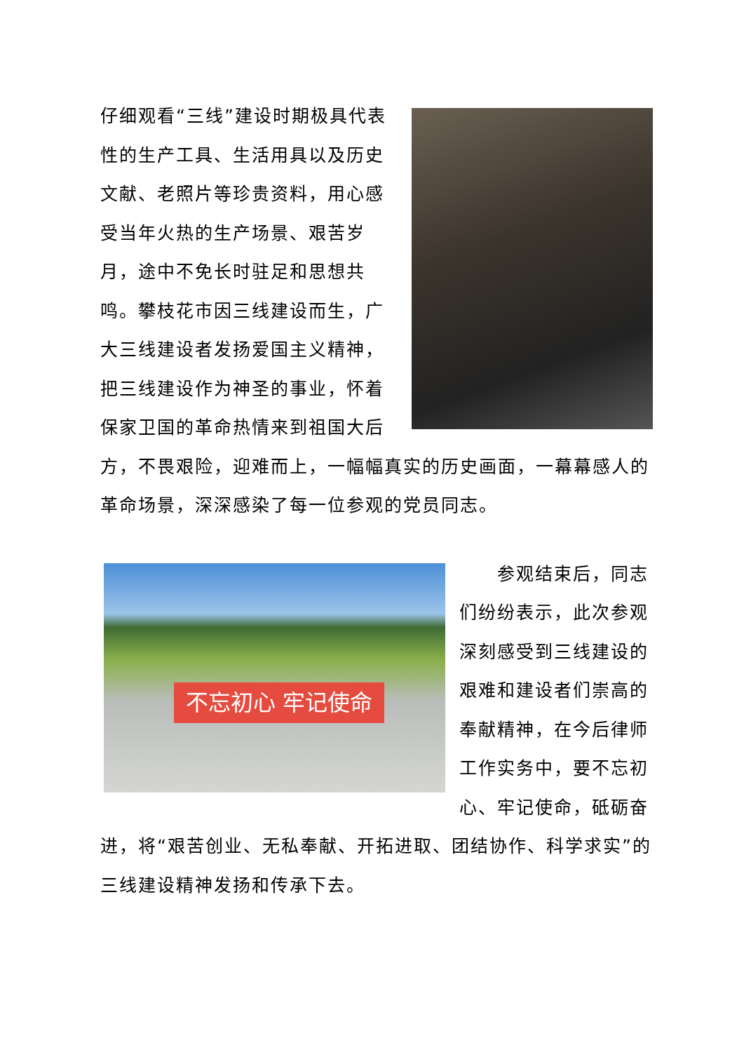仔细观看“三线”建设时期极具代表性的生产工具、生活用具以及历史文献、老照片等珍贵资料，用心感受当年火热的生产场景、艰苦岁月，途中不免长时驻足和思想共鸣。攀枝花市因三线建设而生，广大三线建设者发扬爱国主义精神，把三线建设作为神圣的事业，怀着保家卫国的革命热情来到祖国大后方，不畏艰险，迎难而上，一幅幅真实的历史画面，一幕幕感人的革命场景，深深感染了每一位参观的党员同志。
不忘初心 牢记使命
　　参观结束后，同志们纷纷表示，此次参观深刻感受到三线建设的艰难和建设者们崇高的奉献精神，在今后律师工作实务中，要不忘初心、牢记使命，砥砺奋进，将“艰苦创业、无私奉献、开拓进取、团结协作、科学求实”的三线建设精神发扬和传承下去。